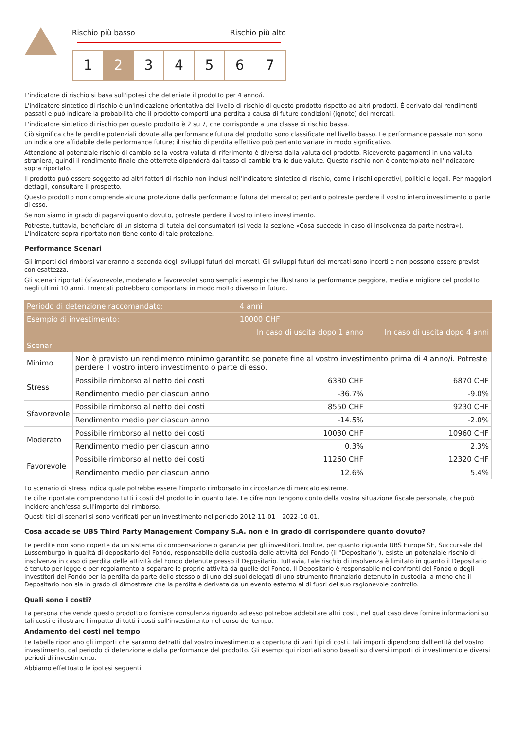Rischio più basso Rischio più alto
1 2 3 4 5 6 7
L'indicatore di rischio si basa sull'ipotesi che deteniate il prodotto per 4 anno/i.
L'indicatore sintetico di rischio è un'indicazione orientativa del livello di rischio di questo prodotto rispetto ad altri prodotti. È derivato dai rendimenti passati e può indicare la probabilità che il prodotto comporti una perdita a causa di future condizioni (ignote) dei mercati.
L'indicatore sintetico di rischio per questo prodotto è 2 su 7, che corrisponde a una classe di rischio bassa.
Ciò significa che le perdite potenziali dovute alla performance futura del prodotto sono classificate nel livello basso. Le performance passate non sono un indicatore affidabile delle performance future; il rischio di perdita effettivo può pertanto variare in modo significativo.
Attenzione al potenziale rischio di cambio se la vostra valuta di riferimento è diversa dalla valuta del prodotto. Riceverete pagamenti in una valuta straniera, quindi il rendimento finale che otterrete dipenderà dal tasso di cambio tra le due valute. Questo rischio non è contemplato nell'indicatore sopra riportato.
Il prodotto può essere soggetto ad altri fattori di rischio non inclusi nell'indicatore sintetico di rischio, come i rischi operativi, politici e legali. Per maggiori dettagli, consultare il prospetto.
Questo prodotto non comprende alcuna protezione dalla performance futura del mercato; pertanto potreste perdere il vostro intero investimento o parte di esso.
Se non siamo in grado di pagarvi quanto dovuto, potreste perdere il vostro intero investimento.
Potreste, tuttavia, beneficiare di un sistema di tutela dei consumatori (si veda la sezione «Cosa succede in caso di insolvenza da parte nostra»). L'indicatore sopra riportato non tiene conto di tale protezione.
Performance Scenari
Gli importi dei rimborsi varieranno a seconda degli sviluppi futuri dei mercati. Gli sviluppi futuri dei mercati sono incerti e non possono essere previsti con esattezza.
Gli scenari riportati (sfavorevole, moderato e favorevole) sono semplici esempi che illustrano la performance peggiore, media e migliore del prodotto negli ultimi 10 anni. I mercati potrebbero comportarsi in modo molto diverso in futuro.
| Periodo di detenzione raccomandato: | | 4 anni | |
| --- | --- | --- | --- |
| Esempio di investimento: | | 10000 CHF | |
| | | In caso di uscita dopo 1 anno | In caso di uscita dopo 4 anni |
| Scenari | | | |
| Minimo | Non è previsto un rendimento minimo garantito se ponete fine al vostro investimento prima di 4 anno/i. Potreste perdere il vostro intero investimento o parte di esso. | | |
| Stress | Possibile rimborso al netto dei costi | 6330 CHF | 6870 CHF |
| | Rendimento medio per ciascun anno | -36.7% | -9.0% |
| Sfavorevole | Possibile rimborso al netto dei costi | 8550 CHF | 9230 CHF |
| | Rendimento medio per ciascun anno | -14.5% | -2.0% |
| Moderato | Possibile rimborso al netto dei costi | 10030 CHF | 10960 CHF |
| | Rendimento medio per ciascun anno | 0.3% | 2.3% |
| Favorevole | Possibile rimborso al netto dei costi | 11260 CHF | 12320 CHF |
| | Rendimento medio per ciascun anno | 12.6% | 5.4% |
Lo scenario di stress indica quale potrebbe essere l'importo rimborsato in circostanze di mercato estreme.
Le cifre riportate comprendono tutti i costi del prodotto in quanto tale. Le cifre non tengono conto della vostra situazione fiscale personale, che può incidere anch'essa sull'importo del rimborso.
Questi tipi di scenari si sono verificati per un investimento nel periodo 2012-11-01 – 2022-10-01.
Cosa accade se UBS Third Party Management Company S.A. non è in grado di corrispondere quanto dovuto?
Le perdite non sono coperte da un sistema di compensazione o garanzia per gli investitori. Inoltre, per quanto riguarda UBS Europe SE, Succursale del Lussemburgo in qualità di depositario del Fondo, responsabile della custodia delle attività del Fondo (il "Depositario"), esiste un potenziale rischio di insolvenza in caso di perdita delle attività del Fondo detenute presso il Depositario. Tuttavia, tale rischio di insolvenza è limitato in quanto il Depositario è tenuto per legge e per regolamento a separare le proprie attività da quelle del Fondo. Il Depositario è responsabile nei confronti del Fondo o degli investitori del Fondo per la perdita da parte dello stesso o di uno dei suoi delegati di uno strumento finanziario detenuto in custodia, a meno che il Depositario non sia in grado di dimostrare che la perdita è derivata da un evento esterno al di fuori del suo ragionevole controllo.
Quali sono i costi?
La persona che vende questo prodotto o fornisce consulenza riguardo ad esso potrebbe addebitare altri costi, nel qual caso deve fornire informazioni su tali costi e illustrare l'impatto di tutti i costi sull'investimento nel corso del tempo.
Andamento dei costi nel tempo
Le tabelle riportano gli importi che saranno detratti dal vostro investimento a copertura di vari tipi di costi. Tali importi dipendono dall'entità del vostro investimento, dal periodo di detenzione e dalla performance del prodotto. Gli esempi qui riportati sono basati su diversi importi di investimento e diversi periodi di investimento.
Abbiamo effettuato le ipotesi seguenti: